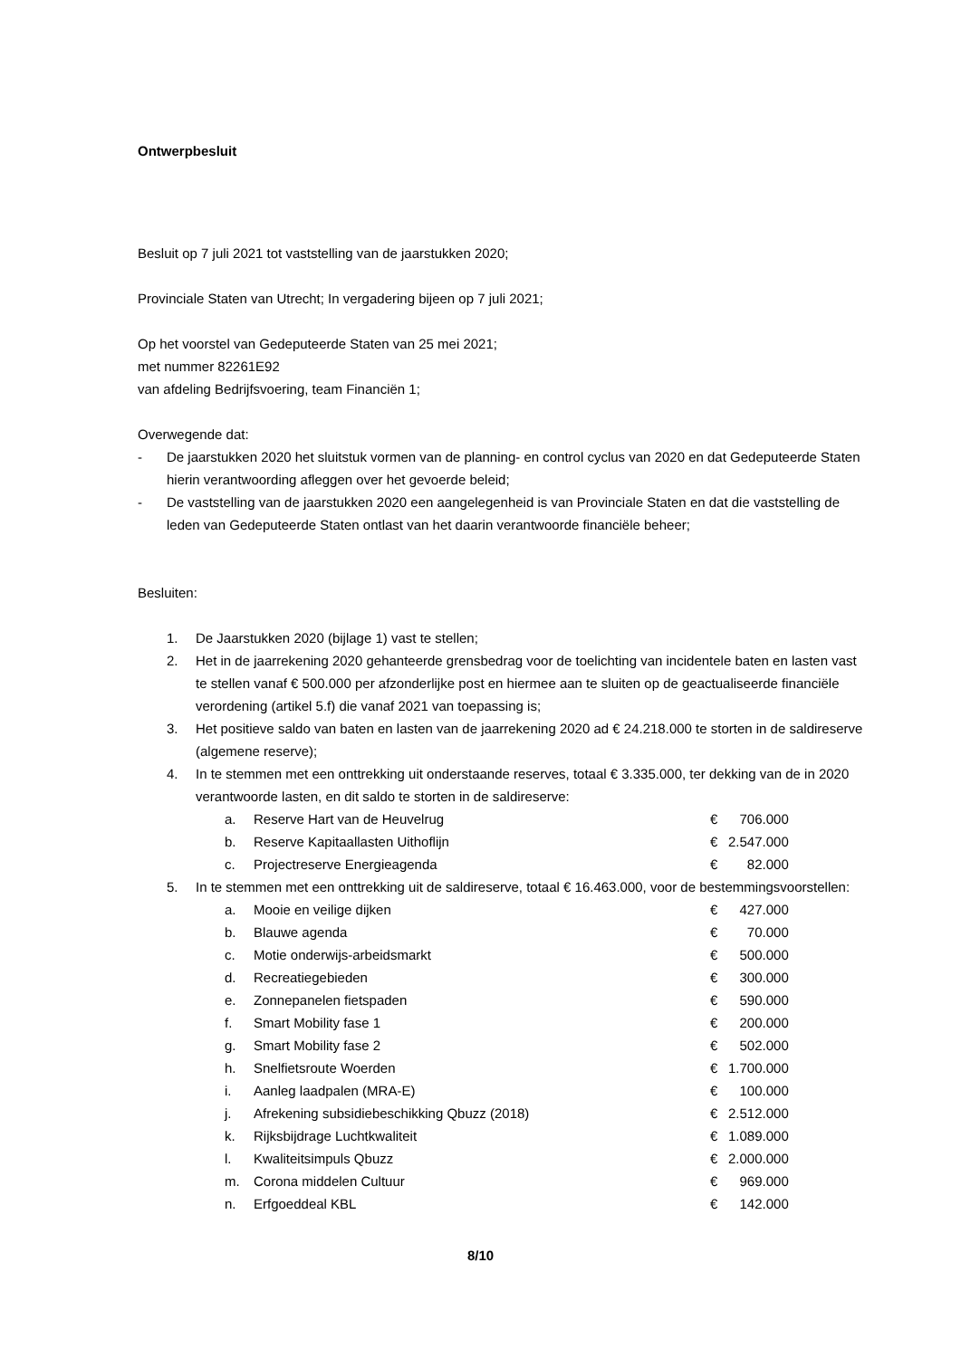Ontwerpbesluit
Besluit op 7 juli 2021 tot vaststelling van de jaarstukken 2020;
Provinciale Staten van Utrecht; In vergadering bijeen op 7 juli 2021;
Op het voorstel van Gedeputeerde Staten van 25 mei 2021;
met nummer 82261E92
van afdeling Bedrijfsvoering, team Financiën 1;
Overwegende dat:
- De jaarstukken 2020 het sluitstuk vormen van de planning- en control cyclus van 2020 en dat Gedeputeerde Staten hierin verantwoording afleggen over het gevoerde beleid;
- De vaststelling van de jaarstukken 2020 een aangelegenheid is van Provinciale Staten en dat die vaststelling de leden van Gedeputeerde Staten ontlast van het daarin verantwoorde financiële beheer;
Besluiten:
1. De Jaarstukken 2020 (bijlage 1) vast te stellen;
2. Het in de jaarrekening 2020 gehanteerde grensbedrag voor de toelichting van incidentele baten en lasten vast te stellen vanaf € 500.000 per afzonderlijke post en hiermee aan te sluiten op de geactualiseerde financiële verordening (artikel 5.f) die vanaf 2021 van toepassing is;
3. Het positieve saldo van baten en lasten van de jaarrekening 2020 ad € 24.218.000 te storten in de saldireserve (algemene reserve);
4. In te stemmen met een onttrekking uit onderstaande reserves, totaal € 3.335.000, ter dekking van de in 2020 verantwoorde lasten, en dit saldo te storten in de saldireserve:
| a. | Reserve Hart van de Heuvelrug | € | 706.000 |
| b. | Reserve Kapitaallasten Uithoflijn | € | 2.547.000 |
| c. | Projectreserve Energieagenda | € | 82.000 |
5. In te stemmen met een onttrekking uit de saldireserve, totaal € 16.463.000, voor de bestemmingsvoorstellen:
| a. | Mooie en veilige dijken | € | 427.000 |
| b. | Blauwe agenda | € | 70.000 |
| c. | Motie onderwijs-arbeidsmarkt | € | 500.000 |
| d. | Recreatiegebieden | € | 300.000 |
| e. | Zonnepanelen fietspaden | € | 590.000 |
| f. | Smart Mobility fase 1 | € | 200.000 |
| g. | Smart Mobility fase 2 | € | 502.000 |
| h. | Snelfietsroute Woerden | € | 1.700.000 |
| i. | Aanleg laadpalen (MRA-E) | € | 100.000 |
| j. | Afrekening subsidiebeschikking Qbuzz (2018) | € | 2.512.000 |
| k. | Rijksbijdrage Luchtkwaliteit | € | 1.089.000 |
| l. | Kwaliteitsimpuls Qbuzz | € | 2.000.000 |
| m. | Corona middelen Cultuur | € | 969.000 |
| n. | Erfgoeddeal KBL | € | 142.000 |
8/10